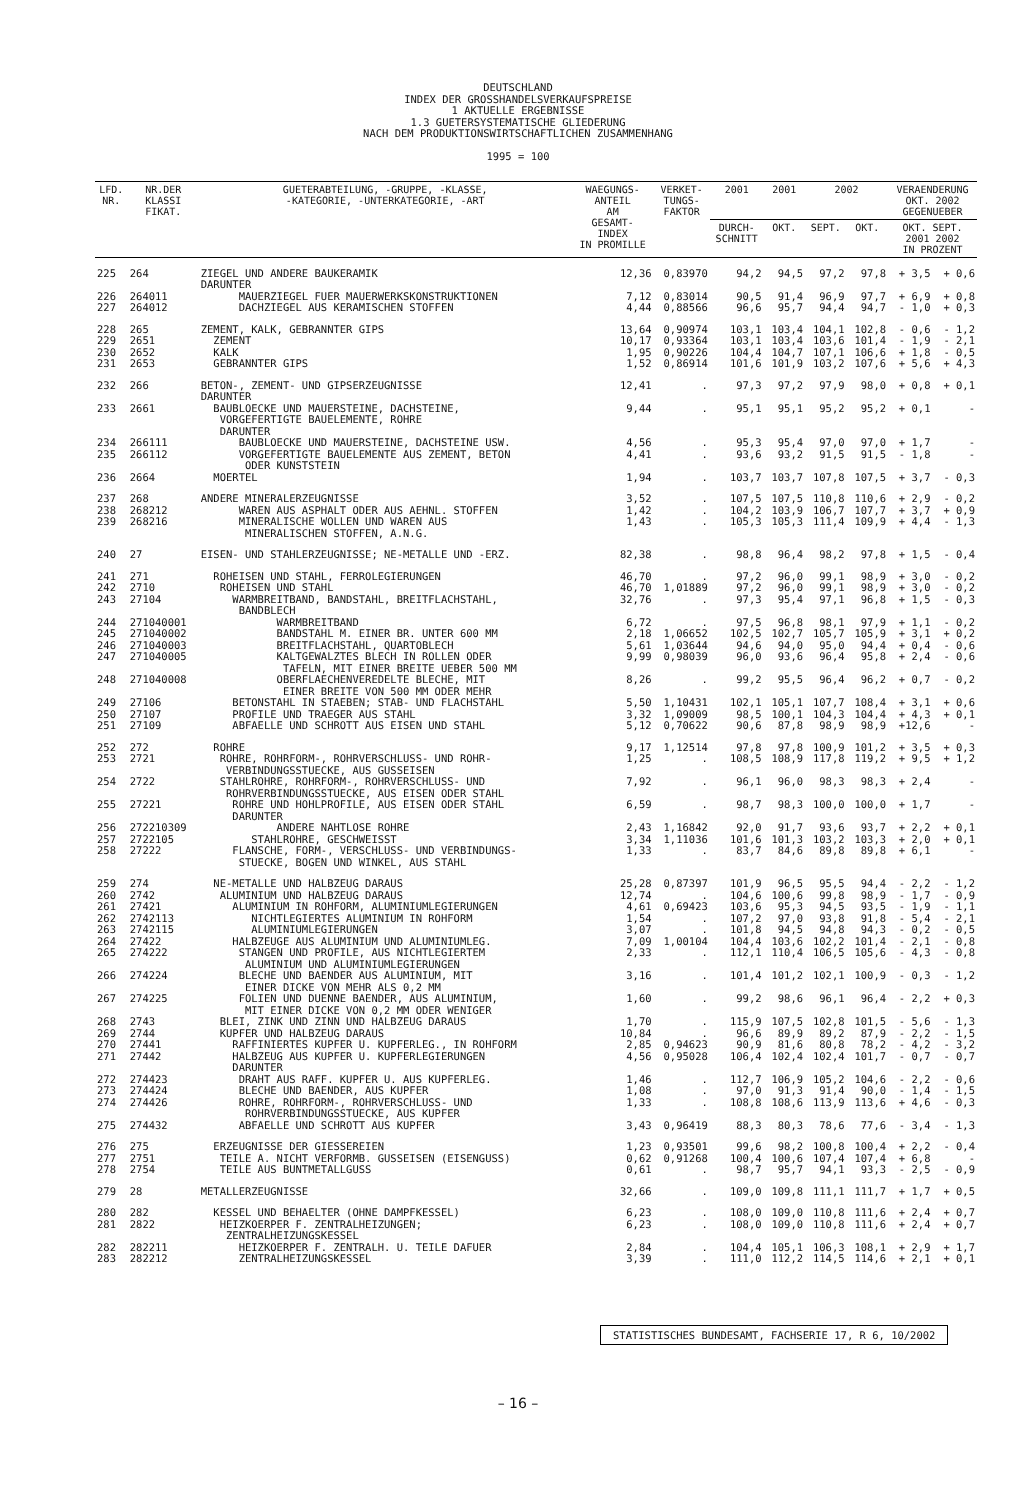DEUTSCHLAND
INDEX DER GROSSHANDELSVERKAUFSPREISE
1 AKTUELLE ERGEBNISSE
1.3 GUETERSYSTEMATISCHE GLIEDERUNG
NACH DEM PRODUKTIONSWIRTSCHAFTLICHEN ZUSAMMENHANG
1995 = 100
| LFD. NR. | NR.DER KLASSI FIKAT. | GUETERABTEILUNG, -GRUPPE, -KLASSE, -KATEGORIE, -UNTERKATEGORIE, -ART | WAEGUNGS- ANTEIL AM GESAMT- INDEX IN PROMILLE | VERKET- TUNGS- FAKTOR | 2001 | 2001 | 2002 | | VERAENDERUNG OKT. 2002 GEGENUEBER | |
| --- | --- | --- | --- | --- | --- | --- | --- | --- | --- | --- |
| | | | | | DURCH- SCHNITT | OKT. | SEPT. | OKT. | OKT. SEPT. 2001 2002 IN PROZENT | |
| 225 | 264 | ZIEGEL UND ANDERE BAUKERAMIK DARUNTER | 12,36 | 0,83970 | 94,2 | 94,5 | 97,2 | 97,8 | + 3,5 | + 0,6 |
| 226 | 264011 | MAUERZIEGEL FUER MAUERWERKSKONSTRUKTIONEN | 7,12 | 0,83014 | 90,5 | 91,4 | 96,9 | 97,7 | + 6,9 | + 0,8 |
| 227 | 264012 | DACHZIEGEL AUS KERAMISCHEN STOFFEN | 4,44 | 0,88566 | 96,6 | 95,7 | 94,4 | 94,7 | - 1,0 | + 0,3 |
| 228 | 265 | ZEMENT, KALK, GEBRANNTER GIPS | 13,64 | 0,90974 | 103,1 | 103,4 | 104,1 | 102,8 | - 0,6 | - 1,2 |
| 229 | 2651 | ZEMENT | 10,17 | 0,93364 | 103,1 | 103,4 | 103,6 | 101,4 | - 1,9 | - 2,1 |
| 230 | 2652 | KALK | 1,95 | 0,90226 | 104,4 | 104,7 | 107,1 | 106,6 | + 1,8 | - 0,5 |
| 231 | 2653 | GEBRANNTER GIPS | 1,52 | 0,86914 | 101,6 | 101,9 | 103,2 | 107,6 | + 5,6 | + 4,3 |
| 232 | 266 | BETON-, ZEMENT- UND GIPSERZEUGNISSE DARUNTER | 12,41 | . | 97,3 | 97,2 | 97,9 | 98,0 | + 0,8 | + 0,1 |
| 233 | 2661 | BAUBLOECKE UND MAUERSTEINE, DACHSTEINE, VORGEFERTIGTE BAUELEMENTE, ROHRE DARUNTER | 9,44 | . | 95,1 | 95,1 | 95,2 | 95,2 | + 0,1 | - |
| 234 | 266111 | BAUBLOECKE UND MAUERSTEINE, DACHSTEINE USW. | 4,56 | . | 95,3 | 95,4 | 97,0 | 97,0 | + 1,7 | - |
| 235 | 266112 | VORGEFERTIGTE BAUELEMENTE AUS ZEMENT, BETON ODER KUNSTSTEIN | 4,41 | . | 93,6 | 93,2 | 91,5 | 91,5 | - 1,8 | - |
| 236 | 2664 | MOERTEL | 1,94 | . | 103,7 | 103,7 | 107,8 | 107,5 | + 3,7 | - 0,3 |
| 237 | 268 | ANDERE MINERALERZEUGNISSE | 3,52 | . | 107,5 | 107,5 | 110,8 | 110,6 | + 2,9 | - 0,2 |
| 238 | 268212 | WAREN AUS ASPHALT ODER AUS AEHNL. STOFFEN | 1,42 | . | 104,2 | 103,9 | 106,7 | 107,7 | + 3,7 | + 0,9 |
| 239 | 268216 | MINERALISCHE WOLLEN UND WAREN AUS MINERALISCHEN STOFFEN, A.N.G. | 1,43 | . | 105,3 | 105,3 | 111,4 | 109,9 | + 4,4 | - 1,3 |
| 240 | 27 | EISEN- UND STAHLERZEUGNISSE; NE-METALLE UND -ERZ. | 82,38 | . | 98,8 | 96,4 | 98,2 | 97,8 | + 1,5 | - 0,4 |
| 241 | 271 | ROHEISEN UND STAHL, FERROLEGIERUNGEN | 46,70 | . | 97,2 | 96,0 | 99,1 | 98,9 | + 3,0 | - 0,2 |
| 242 | 2710 | ROHEISEN UND STAHL | 46,70 | 1,01889 | 97,2 | 96,0 | 99,1 | 98,9 | + 3,0 | - 0,2 |
| 243 | 27104 | WARMBREITBAND, BANDSTAHL, BREITFLACHSTAHL, BANDBLECH | 32,76 | . | 97,3 | 95,4 | 97,1 | 96,8 | + 1,5 | - 0,3 |
| 244 | 271040001 | WARMBREITBAND | 6,72 | . | 97,5 | 96,8 | 98,1 | 97,9 | + 1,1 | - 0,2 |
| 245 | 271040002 | BANDSTAHL M. EINER BR. UNTER 600 MM | 2,18 | 1,06652 | 102,5 | 102,7 | 105,7 | 105,9 | + 3,1 | + 0,2 |
| 246 | 271040003 | BREITFLACHSTAHL, QUARTOBLECH | 5,61 | 1,03644 | 94,6 | 94,0 | 95,0 | 94,4 | + 0,4 | - 0,6 |
| 247 | 271040005 | KALTGEWALZTES BLECH IN ROLLEN ODER TAFELN, MIT EINER BREITE UEBER 500 MM | 9,99 | 0,98039 | 96,0 | 93,6 | 96,4 | 95,8 | + 2,4 | - 0,6 |
| 248 | 271040008 | OBERFLAECHENVEREDELTE BLECHE, MIT EINER BREITE VON 500 MM ODER MEHR | 8,26 | . | 99,2 | 95,5 | 96,4 | 96,2 | + 0,7 | - 0,2 |
| 249 | 27106 | BETONSTAHL IN STAEBEN; STAB- UND FLACHSTAHL | 5,50 | 1,10431 | 102,1 | 105,1 | 107,7 | 108,4 | + 3,1 | + 0,6 |
| 250 | 27107 | PROFILE UND TRAEGER AUS STAHL | 3,32 | 1,09009 | 98,5 | 100,1 | 104,3 | 104,4 | + 4,3 | + 0,1 |
| 251 | 27109 | ABFAELLE UND SCHROTT AUS EISEN UND STAHL | 5,12 | 0,70622 | 90,6 | 87,8 | 98,9 | 98,9 | +12,6 | - |
| 252 | 272 | ROHRE | 9,17 | 1,12514 | 97,8 | 97,8 | 100,9 | 101,2 | + 3,5 | + 0,3 |
| 253 | 2721 | ROHRE, ROHRFORM-, ROHRVERSCHLUSS- UND ROHR- VERBINDUNGSSTUECKE, AUS GUSSEISEN | 1,25 | . | 108,5 | 108,9 | 117,8 | 119,2 | + 9,5 | + 1,2 |
| 254 | 2722 | STAHLROHRE, ROHRFORM-, ROHRVERSCHLUSS- UND ROHRVERBINDUNGSSTUECKE, AUS EISEN ODER STAHL | 7,92 | . | 96,1 | 96,0 | 98,3 | 98,3 | + 2,4 | - |
| 255 | 27221 | ROHRE UND HOHLPROFILE, AUS EISEN ODER STAHL DARUNTER | 6,59 | . | 98,7 | 98,3 | 100,0 | 100,0 | + 1,7 | - |
| 256 | 272210309 | ANDERE NAHTLOSE ROHRE | 2,43 | 1,16842 | 92,0 | 91,7 | 93,6 | 93,7 | + 2,2 | + 0,1 |
| 257 | 2722105 | STAHLROHRE, GESCHWEISST | 3,34 | 1,11036 | 101,6 | 101,3 | 103,2 | 103,3 | + 2,0 | + 0,1 |
| 258 | 27222 | FLANSCHE, FORM-, VERSCHLUSS- UND VERBINDUNGS- STUECKE, BOGEN UND WINKEL, AUS STAHL | 1,33 | . | 83,7 | 84,6 | 89,8 | 89,8 | + 6,1 | - |
| 259 | 274 | NE-METALLE UND HALBZEUG DARAUS | 25,28 | 0,87397 | 101,9 | 96,5 | 95,5 | 94,4 | - 2,2 | - 1,2 |
| 260 | 2742 | ALUMINIUM UND HALBZEUG DARAUS | 12,74 | . | 104,6 | 100,6 | 99,8 | 98,9 | - 1,7 | - 0,9 |
| 261 | 27421 | ALUMINIUM IN ROHFORM, ALUMINIUMLEGIERUNGEN | 4,61 | 0,69423 | 103,6 | 95,3 | 94,5 | 93,5 | - 1,9 | - 1,1 |
| 262 | 2742113 | NICHTLEGIERTES ALUMINIUM IN ROHFORM | 1,54 | . | 107,2 | 97,0 | 93,8 | 91,8 | - 5,4 | - 2,1 |
| 263 | 2742115 | ALUMINIUMLEGIERUNGEN | 3,07 | . | 101,8 | 94,5 | 94,8 | 94,3 | - 0,2 | - 0,5 |
| 264 | 27422 | HALBZEUGE AUS ALUMINIUM UND ALUMINIUMLEG. | 7,09 | 1,00104 | 104,4 | 103,6 | 102,2 | 101,4 | - 2,1 | - 0,8 |
| 265 | 274222 | STANGEN UND PROFILE, AUS NICHTLEGIERTEM ALUMINIUM UND ALUMINIUMLEGIERUNGEN | 2,33 | . | 112,1 | 110,4 | 106,5 | 105,6 | - 4,3 | - 0,8 |
| 266 | 274224 | BLECHE UND BAENDER AUS ALUMINIUM, MIT EINER DICKE VON MEHR ALS 0,2 MM | 3,16 | . | 101,4 | 101,2 | 102,1 | 100,9 | - 0,3 | - 1,2 |
| 267 | 274225 | FOLIEN UND DUENNE BAENDER, AUS ALUMINIUM, MIT EINER DICKE VON 0,2 MM ODER WENIGER | 1,60 | . | 99,2 | 98,6 | 96,1 | 96,4 | - 2,2 | + 0,3 |
| 268 | 2743 | BLEI, ZINK UND ZINN UND HALBZEUG DARAUS | 1,70 | . | 115,9 | 107,5 | 102,8 | 101,5 | - 5,6 | - 1,3 |
| 269 | 2744 | KUPFER UND HALBZEUG DARAUS | 10,84 | . | 96,6 | 89,9 | 89,2 | 87,9 | - 2,2 | - 1,5 |
| 270 | 27441 | RAFFINIERTES KUPFER U. KUPFERLEG., IN ROHFORM | 2,85 | 0,94623 | 90,9 | 81,6 | 80,8 | 78,2 | - 4,2 | - 3,2 |
| 271 | 27442 | HALBZEUG AUS KUPFER U. KUPFERLEGIERUNGEN DARUNTER | 4,56 | 0,95028 | 106,4 | 102,4 | 102,4 | 101,7 | - 0,7 | - 0,7 |
| 272 | 274423 | DRAHT AUS RAFF. KUPFER U. AUS KUPFERLEG. | 1,46 | . | 112,7 | 106,9 | 105,2 | 104,6 | - 2,2 | - 0,6 |
| 273 | 274424 | BLECHE UND BAENDER, AUS KUPFER | 1,08 | . | 97,0 | 91,3 | 91,4 | 90,0 | - 1,4 | - 1,5 |
| 274 | 274426 | ROHRE, ROHRFORM-, ROHRVERSCHLUSS- UND ROHRVERBINDUNGSSTUECKE, AUS KUPFER | 1,33 | . | 108,8 | 108,6 | 113,9 | 113,6 | + 4,6 | - 0,3 |
| 275 | 274432 | ABFAELLE UND SCHROTT AUS KUPFER | 3,43 | 0,96419 | 88,3 | 80,3 | 78,6 | 77,6 | - 3,4 | - 1,3 |
| 276 | 275 | ERZEUGNISSE DER GIESSEREIEN | 1,23 | 0,93501 | 99,6 | 98,2 | 100,8 | 100,4 | + 2,2 | - 0,4 |
| 277 | 2751 | TEILE A. NICHT VERFORMB. GUSSEISEN (EISENGUSS) | 0,62 | 0,91268 | 100,4 | 100,6 | 107,4 | 107,4 | + 6,8 | - |
| 278 | 2754 | TEILE AUS BUNTMETALLGUSS | 0,61 | . | 98,7 | 95,7 | 94,1 | 93,3 | - 2,5 | - 0,9 |
| 279 | 28 | METALLERZEUGNISSE | 32,66 | . | 109,0 | 109,8 | 111,1 | 111,7 | + 1,7 | + 0,5 |
| 280 | 282 | KESSEL UND BEHAELTER (OHNE DAMPFKESSEL) | 6,23 | . | 108,0 | 109,0 | 110,8 | 111,6 | + 2,4 | + 0,7 |
| 281 | 2822 | HEIZKOERPER F. ZENTRALHEIZUNGEN; ZENTRALHEIZUNGSKESSEL | 6,23 | . | 108,0 | 109,0 | 110,8 | 111,6 | + 2,4 | + 0,7 |
| 282 | 282211 | HEIZKOERPER F. ZENTRALH. U. TEILE DAFUER | 2,84 | . | 104,4 | 105,1 | 106,3 | 108,1 | + 2,9 | + 1,7 |
| 283 | 282212 | ZENTRALHEIZUNGSKESSEL | 3,39 | . | 111,0 | 112,2 | 114,5 | 114,6 | + 2,1 | + 0,1 |
STATISTISCHES BUNDESAMT, FACHSERIE 17, R 6, 10/2002
– 16 –